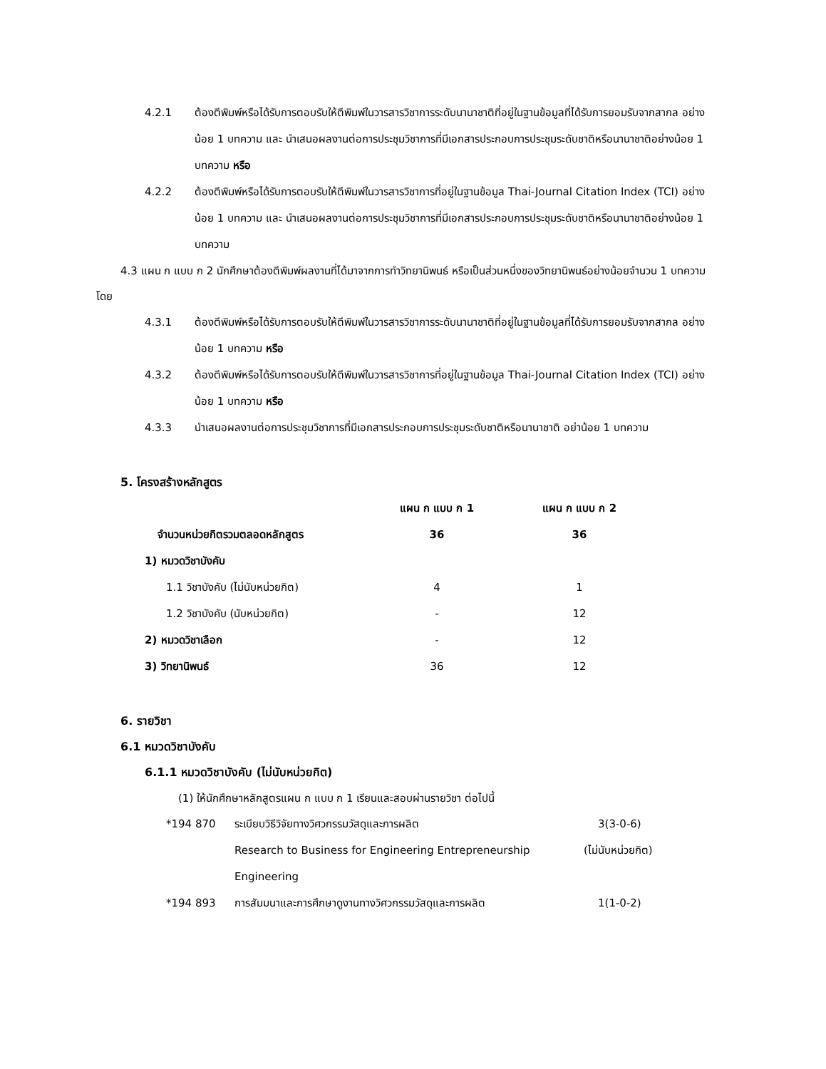4.2.1 ต้องตีพิมพ์หรือได้รับการตอบรับให้ตีพิมพ์ในวารสารวิชาการระดับนานาชาติที่อยู่ในฐานข้อมูลที่ได้รับการยอมรับจากสากล อย่างน้อย 1 บทความ และ นำเสนอผลงานต่อการประชุมวิชาการที่มีเอกสารประกอบการประชุมระดับชาติหรือนานาชาติอย่างน้อย 1 บทความ หรือ
4.2.2 ต้องตีพิมพ์หรือได้รับการตอบรับให้ตีพิมพ์ในวารสารวิชาการที่อยู่ในฐานข้อมูล Thai-Journal Citation Index (TCI) อย่างน้อย 1 บทความ และ นำเสนอผลงานต่อการประชุมวิชาการที่มีเอกสารประกอบการประชุมระดับชาติหรือนานาชาติอย่างน้อย 1 บทความ
4.3 แผน ก แบบ ก 2 นักศึกษาต้องตีพิมพ์ผลงานที่ได้มาจากการทำวิทยานิพนธ์ หรือเป็นส่วนหนึ่งของวิทยานิพนธ์อย่างน้อยจำนวน 1 บทความ โดย
4.3.1 ต้องตีพิมพ์หรือได้รับการตอบรับให้ตีพิมพ์ในวารสารวิชาการระดับนานาชาติที่อยู่ในฐานข้อมูลที่ได้รับการยอมรับจากสากล อย่างน้อย 1 บทความ หรือ
4.3.2 ต้องตีพิมพ์หรือได้รับการตอบรับให้ตีพิมพ์ในวารสารวิชาการที่อยู่ในฐานข้อมูล Thai-Journal Citation Index (TCI) อย่างน้อย 1 บทความ หรือ
4.3.3 นำเสนอผลงานต่อการประชุมวิชาการที่มีเอกสารประกอบการประชุมระดับชาติหรือนานาชาติ อย่าน้อย 1 บทความ
5. โครงสร้างหลักสูตร
| | แผน ก แบบ ก 1 | แผน ก แบบ ก 2 |
| จำนวนหน่วยกิตรวมตลอดหลักสูตร | 36 | 36 |
| 1) หมวดวิชาบังคับ | | |
| 1.1 วิชาบังคับ (ไม่นับหน่วยกิต) | 4 | 1 |
| 1.2 วิชาบังคับ (นับหน่วยกิต) | - | 12 |
| 2) หมวดวิชาเลือก | - | 12 |
| 3) วิทยานิพนธ์ | 36 | 12 |
6. รายวิชา
6.1 หมวดวิชาบังคับ
6.1.1 หมวดวิชาบังคับ (ไม่นับหน่วยกิต)
(1) ให้นักศึกษาหลักสูตรแผน ก แบบ ก 1 เรียนและสอบผ่านรายวิชา ต่อไปนี้
| *194 870 | ระเบียบวิธีวิจัยทางวิศวกรรมวัสดุและการผลิต | 3(3-0-6) |
| | Research to Business for Engineering Entrepreneurship | (ไม่นับหน่วยกิต) |
| | Engineering | |
| *194 893 | การสัมมนาและการศึกษาดูงานทางวิศวกรรมวัสดุและการผลิต | 1(1-0-2) |